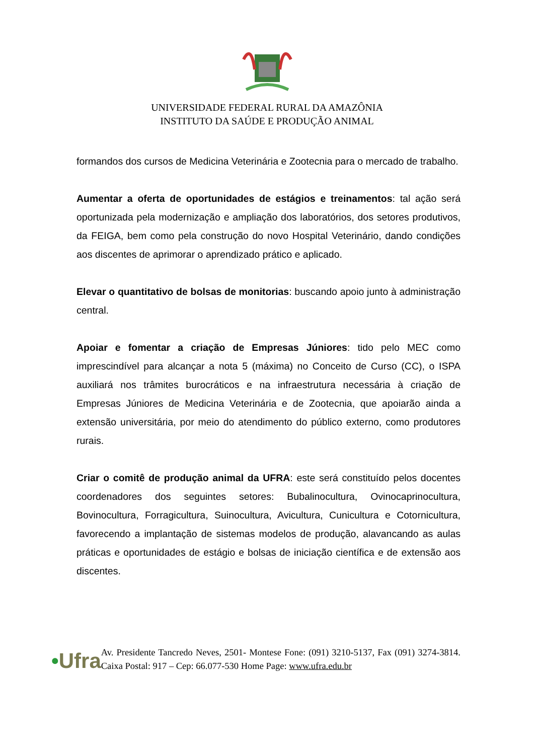UNIVERSIDADE FEDERAL RURAL DA AMAZÔNIA
INSTITUTO DA SAÚDE E PRODUÇÃO ANIMAL
formandos dos cursos de Medicina Veterinária e Zootecnia para o mercado de trabalho.
Aumentar a oferta de oportunidades de estágios e treinamentos: tal ação será oportunizada pela modernização e ampliação dos laboratórios, dos setores produtivos, da FEIGA, bem como pela construção do novo Hospital Veterinário, dando condições aos discentes de aprimorar o aprendizado prático e aplicado.
Elevar o quantitativo de bolsas de monitorias: buscando apoio junto à administração central.
Apoiar e fomentar a criação de Empresas Júniores: tido pelo MEC como imprescindível para alcançar a nota 5 (máxima) no Conceito de Curso (CC), o ISPA auxiliará nos trâmites burocráticos e na infraestrutura necessária à criação de Empresas Júniores de Medicina Veterinária e de Zootecnia, que apoiarão ainda a extensão universitária, por meio do atendimento do público externo, como produtores rurais.
Criar o comitê de produção animal da UFRA: este será constituído pelos docentes coordenadores dos seguintes setores: Bubalinocultura, Ovinocaprinocultura, Bovinocultura, Forragicultura, Suinocultura, Avicultura, Cunicultura e Cotornicultura, favorecendo a implantação de sistemas modelos de produção, alavancando as aulas práticas e oportunidades de estágio e bolsas de iniciação científica e de extensão aos discentes.
•Ufra
Av. Presidente Tancredo Neves, 2501- Montese Fone: (091) 3210-5137, Fax (091) 3274-3814. Caixa Postal: 917 – Cep: 66.077-530 Home Page: www.ufra.edu.br